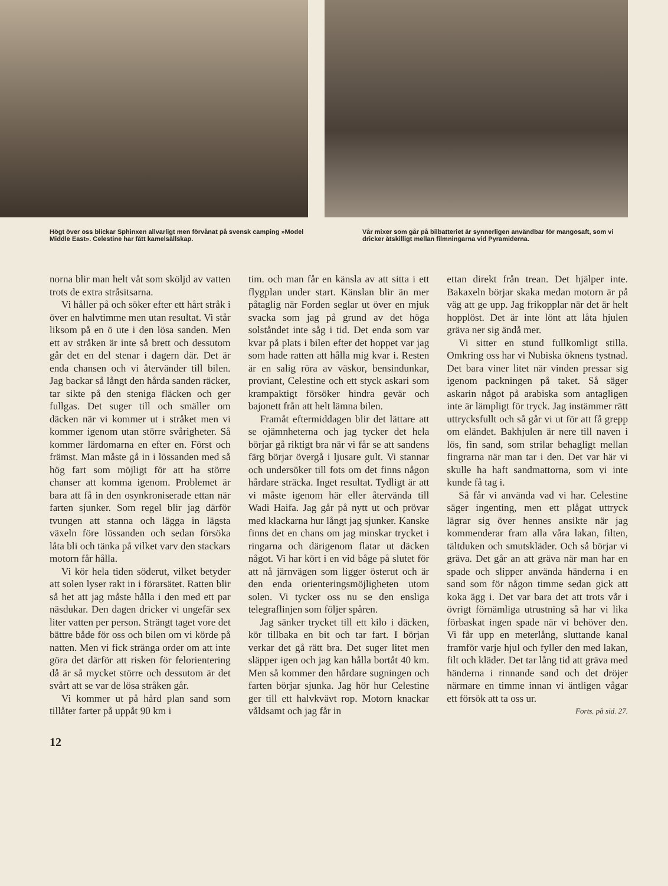Högt över oss blickar Sphinxen allvarligt men förvånat på svensk camping »Model Middle East». Celestine har fått kamelsällskap.
Vår mixer som går på bilbatteriet är synnerligen användbar för mangosaft, som vi dricker åtskilligt mellan filmningarna vid Pyramiderna.
norna blir man helt våt som sköljd av vatten trots de extra stråsitsarna.
Vi håller på och söker efter ett hårt stråk i över en halvtimme men utan resultat. Vi står liksom på en ö ute i den lösa sanden. Men ett av stråken är inte så brett och dessutom går det en del stenar i dagern där. Det är enda chansen och vi återvänder till bilen. Jag backar så långt den hårda sanden räcker, tar sikte på den steniga fläcken och ger fullgas. Det suger till och smäller om däcken när vi kommer ut i stråket men vi kommer igenom utan större svårigheter. Så kommer lärdomarna en efter en. Först och främst. Man måste gå in i lössanden med så hög fart som möjligt för att ha större chanser att komma igenom. Problemet är bara att få in den osynkroniserade ettan när farten sjunker. Som regel blir jag därför tvungen att stanna och lägga in lägsta växeln före lössanden och sedan försöka låta bli och tänka på vilket varv den stackars motorn får hålla.
Vi kör hela tiden söderut, vilket betyder att solen lyser rakt in i förarsätet. Ratten blir så het att jag måste hålla i den med ett par näsdukar. Den dagen dricker vi ungefär sex liter vatten per person. Strängt taget vore det bättre både för oss och bilen om vi körde på natten. Men vi fick stränga order om att inte göra det därför att risken för felorientering då är så mycket större och dessutom är det svårt att se var de lösa stråken går.
Vi kommer ut på hård plan sand som tillåter farter på uppåt 90 km i
tim. och man får en känsla av att sitta i ett flygplan under start. Känslan blir än mer påtaglig när Forden seglar ut över en mjuk svacka som jag på grund av det höga solståndet inte såg i tid. Det enda som var kvar på plats i bilen efter det hoppet var jag som hade ratten att hålla mig kvar i. Resten är en salig röra av väskor, bensindunkar, proviant, Celestine och ett styck askari som krampaktigt försöker hindra gevär och bajonett från att helt lämna bilen.
Framåt eftermiddagen blir det lättare att se ojämnheterna och jag tycker det hela börjar gå riktigt bra när vi får se att sandens färg börjar övergå i ljusare gult. Vi stannar och undersöker till fots om det finns någon hårdare sträcka. Inget resultat. Tydligt är att vi måste igenom här eller återvända till Wadi Haifa. Jag går på nytt ut och prövar med klackarna hur långt jag sjunker. Kanske finns det en chans om jag minskar trycket i ringarna och därigenom flatar ut däcken något. Vi har kört i en vid båge på slutet för att nå järnvägen som ligger österut och är den enda orienteringsmöjligheten utom solen. Vi tycker oss nu se den ensliga telegraflinjen som följer spåren.
Jag sänker trycket till ett kilo i däcken, kör tillbaka en bit och tar fart. I början verkar det gå rätt bra. Det suger litet men släpper igen och jag kan hålla bortåt 40 km. Men så kommer den hårdare sugningen och farten börjar sjunka. Jag hör hur Celestine ger till ett halvkvävt rop. Motorn knackar våldsamt och jag får in
ettan direkt från trean. Det hjälper inte. Bakaxeln börjar skaka medan motorn är på väg att ge upp. Jag frikopplar när det är helt hopplöst. Det är inte lönt att låta hjulen gräva ner sig ändå mer.
Vi sitter en stund fullkomligt stilla. Omkring oss har vi Nubiska öknens tystnad. Det bara viner litet när vinden pressar sig igenom packningen på taket. Så säger askarin något på arabiska som antagligen inte är lämpligt för tryck. Jag instämmer rätt uttrycksfullt och så går vi ut för att få grepp om eländet. Bakhjulen är nere till naven i lös, fin sand, som strilar behagligt mellan fingrarna när man tar i den. Det var här vi skulle ha haft sandmattorna, som vi inte kunde få tag i.
Så får vi använda vad vi har. Celestine säger ingenting, men ett plågat uttryck lägrar sig över hennes ansikte när jag kommenderar fram alla våra lakan, filten, tältduken och smutskläder. Och så börjar vi gräva. Det går an att gräva när man har en spade och slipper använda händerna i en sand som för någon timme sedan gick att koka ägg i. Det var bara det att trots vår i övrigt förnämliga utrustning så har vi lika förbaskat ingen spade när vi behöver den. Vi får upp en meterlång, sluttande kanal framför varje hjul och fyller den med lakan, filt och kläder. Det tar lång tid att gräva med händerna i rinnande sand och det dröjer närmare en timme innan vi äntligen vågar ett försök att ta oss ur.
Forts. på sid. 27.
12